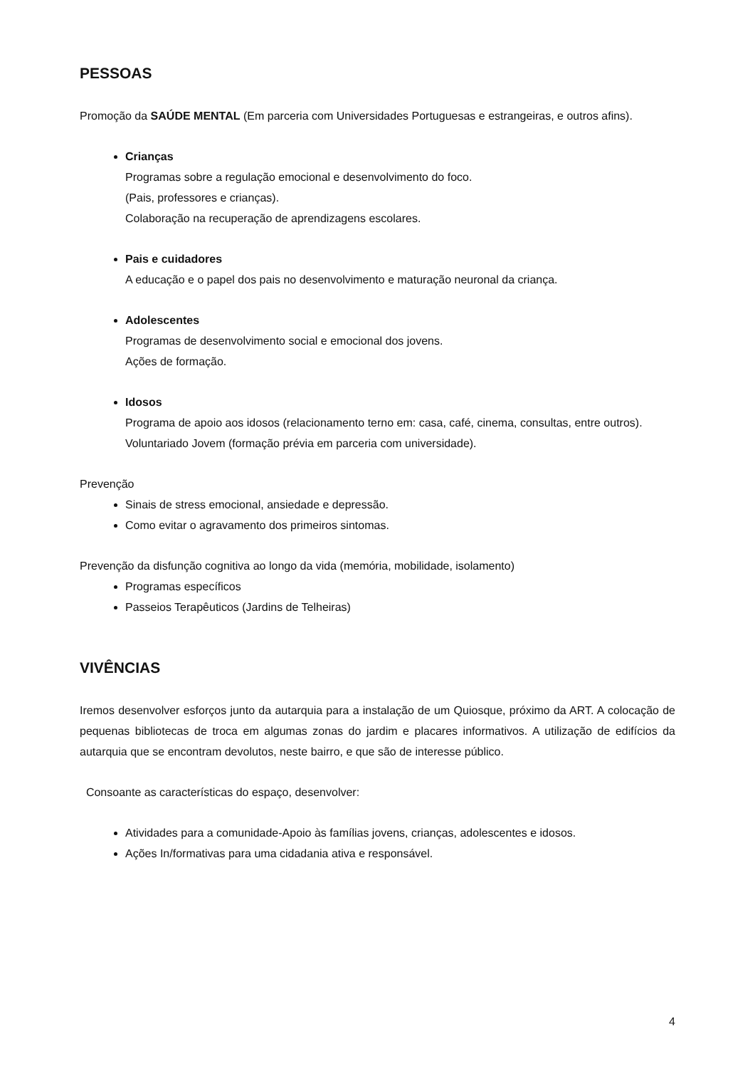PESSOAS
Promoção da SAÚDE MENTAL (Em parceria com Universidades Portuguesas e estrangeiras, e outros afins).
Crianças
Programas sobre a regulação emocional e desenvolvimento do foco.
(Pais, professores e crianças).
Colaboração na recuperação de aprendizagens escolares.
Pais e cuidadores
A educação e o papel dos pais no desenvolvimento e maturação neuronal da criança.
Adolescentes
Programas de desenvolvimento social e emocional dos jovens.
Ações de formação.
Idosos
Programa de apoio aos idosos (relacionamento terno em: casa, café, cinema, consultas, entre outros).
Voluntariado Jovem (formação prévia em parceria com universidade).
Prevenção
Sinais de stress emocional, ansiedade e depressão.
Como evitar o agravamento dos primeiros sintomas.
Prevenção da disfunção cognitiva ao longo da vida (memória, mobilidade, isolamento)
Programas específicos
Passeios Terapêuticos (Jardins de Telheiras)
VIVÊNCIAS
Iremos desenvolver esforços junto da autarquia para a instalação de um Quiosque, próximo da ART. A colocação de pequenas bibliotecas de troca em algumas zonas do jardim e placares informativos. A utilização de edifícios da autarquia que se encontram devolutos, neste bairro, e que são de interesse público.
Consoante as características do espaço, desenvolver:
Atividades para a comunidade-Apoio às famílias jovens, crianças, adolescentes e idosos.
Ações In/formativas para uma cidadania ativa e responsável.
4